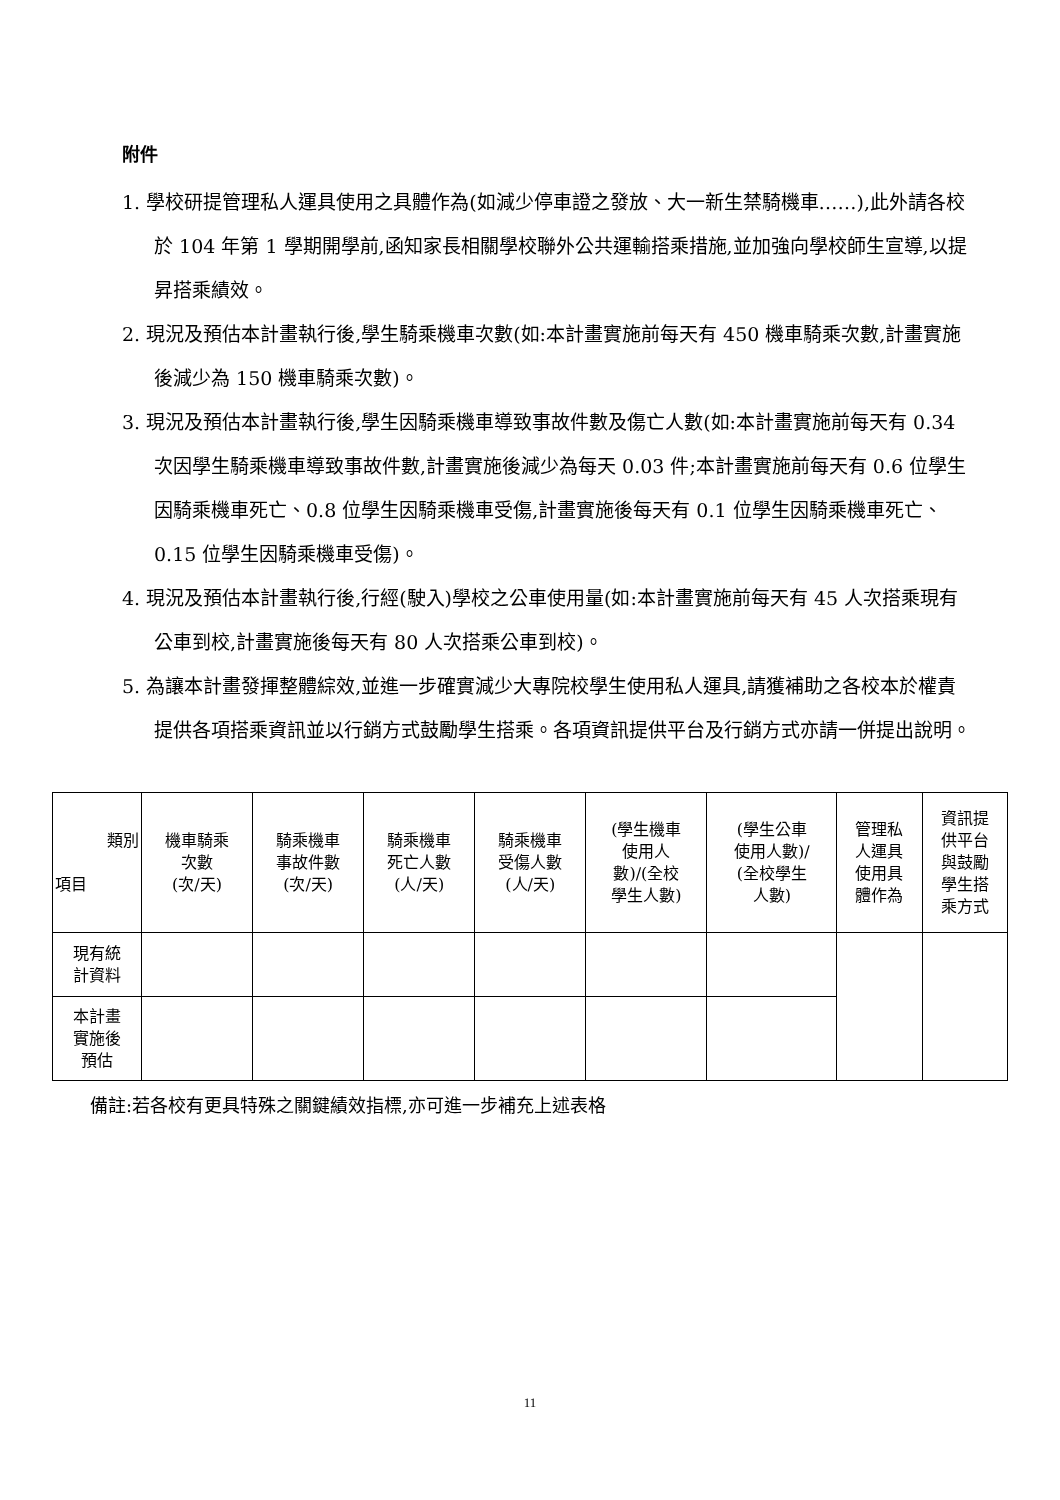附件
1. 學校研提管理私人運具使用之具體作為(如減少停車證之發放、大一新生禁騎機車……),此外請各校於 104 年第 1 學期開學前,函知家長相關學校聯外公共運輸搭乘措施,並加強向學校師生宣導,以提昇搭乘績效。
2. 現況及預估本計畫執行後,學生騎乘機車次數(如:本計畫實施前每天有 450 機車騎乘次數,計畫實施後減少為 150 機車騎乘次數)。
3. 現況及預估本計畫執行後,學生因騎乘機車導致事故件數及傷亡人數(如:本計畫實施前每天有 0.34 次因學生騎乘機車導致事故件數,計畫實施後減少為每天 0.03 件;本計畫實施前每天有 0.6 位學生因騎乘機車死亡、0.8 位學生因騎乘機車受傷,計畫實施後每天有 0.1 位學生因騎乘機車死亡、0.15 位學生因騎乘機車受傷)。
4. 現況及預估本計畫執行後,行經(駛入)學校之公車使用量(如:本計畫實施前每天有 45 人次搭乘現有公車到校,計畫實施後每天有 80 人次搭乘公車到校)。
5. 為讓本計畫發揮整體綜效,並進一步確實減少大專院校學生使用私人運具,請獲補助之各校本於權責提供各項搭乘資訊並以行銷方式鼓勵學生搭乘。各項資訊提供平台及行銷方式亦請一併提出說明。
| 類別 項目 | 機車騎乘 次數 (次/天) | 騎乘機車 事故件數 (次/天) | 騎乘機車 死亡人數 (人/天) | 騎乘機車 受傷人數 (人/天) | (學生機車 使用人 數)/(全校 學生人數) | (學生公車 使用人數)/ (全校學生 人數) | 管理私 人運具 使用具 體作為 | 資訊提 供平台 與鼓勵 學生搭 乘方式 |
| --- | --- | --- | --- | --- | --- | --- | --- | --- |
| 現有統 計資料 | | | | | | | | |
| 本計畫 實施後 預估 | | | | | | | | |
備註:若各校有更具特殊之關鍵績效指標,亦可進一步補充上述表格
11